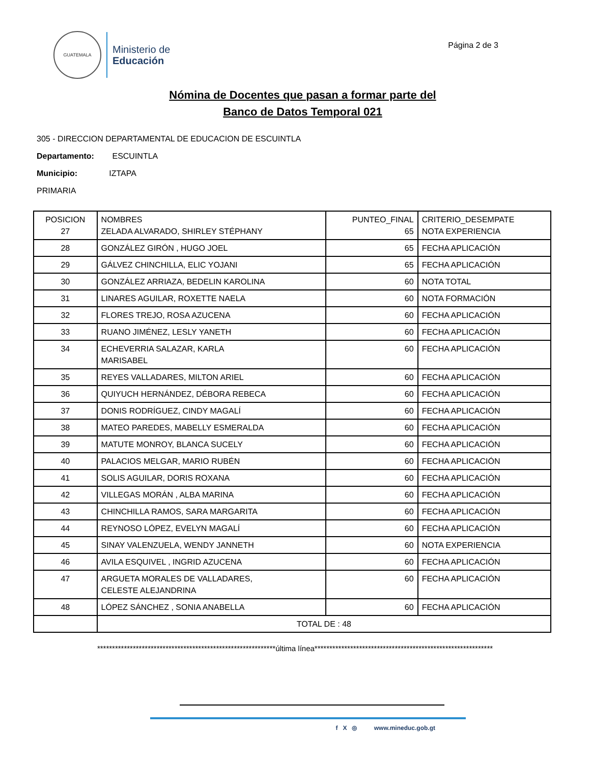GUATEMALA
Ministerio de
Educación
Página 2 de 3
Nómina de Docentes que pasan a formar parte del
Banco de Datos Temporal 021
305 - DIRECCION DEPARTAMENTAL DE EDUCACION DE ESCUINTLA
Departamento: ESCUINTLA
Municipio: IZTAPA
PRIMARIA
| POSICION 27 | NOMBRES ZELADA ALVARADO, SHIRLEY STÉPHANY | PUNTEO_FINAL 65 | CRITERIO_DESEMPATE NOTA EXPERIENCIA |
| 28 | GONZÁLEZ GIRÓN , HUGO JOEL | 65 | FECHA APLICACIÓN |
| 29 | GÁLVEZ CHINCHILLA, ELIC YOJANI | 65 | FECHA APLICACIÓN |
| 30 | GONZÁLEZ ARRIAZA, BEDELIN KAROLINA | 60 | NOTA TOTAL |
| 31 | LINARES AGUILAR, ROXETTE NAELA | 60 | NOTA FORMACIÓN |
| 32 | FLORES TREJO, ROSA AZUCENA | 60 | FECHA APLICACIÓN |
| 33 | RUANO JIMÉNEZ, LESLY YANETH | 60 | FECHA APLICACIÓN |
| 34 | ECHEVERRIA SALAZAR, KARLA MARISABEL | 60 | FECHA APLICACIÓN |
| 35 | REYES VALLADARES, MILTON ARIEL | 60 | FECHA APLICACIÓN |
| 36 | QUIYUCH HERNÁNDEZ, DÉBORA REBECA | 60 | FECHA APLICACIÓN |
| 37 | DONIS RODRÍGUEZ, CINDY MAGALÍ | 60 | FECHA APLICACIÓN |
| 38 | MATEO PAREDES, MABELLY ESMERALDA | 60 | FECHA APLICACIÓN |
| 39 | MATUTE MONROY, BLANCA SUCELY | 60 | FECHA APLICACIÓN |
| 40 | PALACIOS MELGAR, MARIO RUBÉN | 60 | FECHA APLICACIÓN |
| 41 | SOLIS AGUILAR, DORIS ROXANA | 60 | FECHA APLICACIÓN |
| 42 | VILLEGAS MORÁN , ALBA MARINA | 60 | FECHA APLICACIÓN |
| 43 | CHINCHILLA RAMOS, SARA MARGARITA | 60 | FECHA APLICACIÓN |
| 44 | REYNOSO LÓPEZ, EVELYN MAGALÍ | 60 | FECHA APLICACIÓN |
| 45 | SINAY VALENZUELA, WENDY JANNETH | 60 | NOTA EXPERIENCIA |
| 46 | AVILA ESQUIVEL , INGRID AZUCENA | 60 | FECHA APLICACIÓN |
| 47 | ARGUETA MORALES DE VALLADARES, CELESTE ALEJANDRINA | 60 | FECHA APLICACIÓN |
| 48 | LÓPEZ SÁNCHEZ , SONIA ANABELLA | 60 | FECHA APLICACIÓN |
| | TOTAL DE : 48 | | |
************************************************************última línea************************************************************
f X ◎ www.mineduc.gob.gt